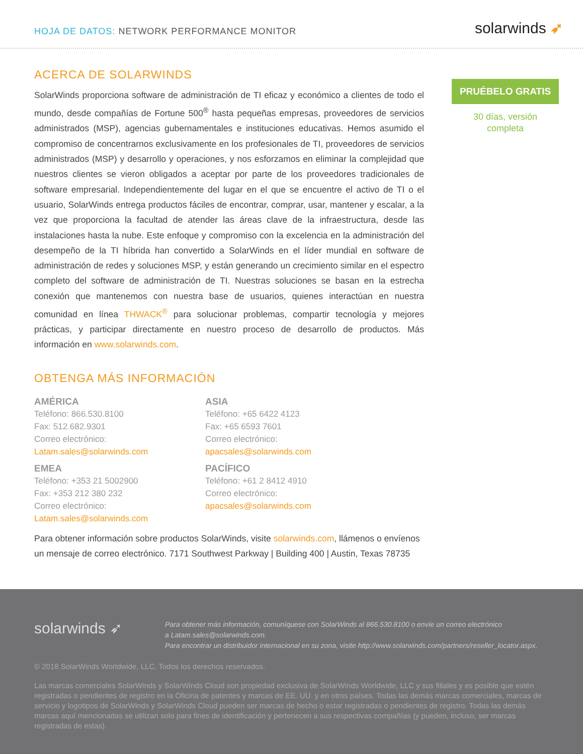HOJA DE DATOS: NETWORK PERFORMANCE MONITOR
solarwinds ➶
ACERCA DE SOLARWINDS
SolarWinds proporciona software de administración de TI eficaz y económico a clientes de todo el mundo, desde compañías de Fortune 500<sup>®</sup> hasta pequeñas empresas, proveedores de servicios administrados (MSP), agencias gubernamentales e instituciones educativas. Hemos asumido el compromiso de concentrarnos exclusivamente en los profesionales de TI, proveedores de servicios administrados (MSP) y desarrollo y operaciones, y nos esforzamos en eliminar la complejidad que nuestros clientes se vieron obligados a aceptar por parte de los proveedores tradicionales de software empresarial. Independientemente del lugar en el que se encuentre el activo de TI o el usuario, SolarWinds entrega productos fáciles de encontrar, comprar, usar, mantener y escalar, a la vez que proporciona la facultad de atender las áreas clave de la infraestructura, desde las instalaciones hasta la nube. Este enfoque y compromiso con la excelencia en la administración del desempeño de la TI híbrida han convertido a SolarWinds en el líder mundial en software de administración de redes y soluciones MSP, y están generando un crecimiento similar en el espectro completo del software de administración de TI. Nuestras soluciones se basan en la estrecha conexión que mantenemos con nuestra base de usuarios, quienes interactúan en nuestra comunidad en línea THWACK<sup>®</sup> para solucionar problemas, compartir tecnología y mejores prácticas, y participar directamente en nuestro proceso de desarrollo de productos. Más información en www.solarwinds.com.
OBTENGA MÁS INFORMACIÓN
AMÉRICA
Teléfono: 866.530.8100
Fax: 512.682.9301
Correo electrónico:
Latam.sales@solarwinds.com
ASIA
Teléfono: +65 6422 4123
Fax: +65 6593 7601
Correo electrónico:
apacsales@solarwinds.com
EMEA
Teléfono: +353 21 5002900
Fax: +353 212 380 232
Correo electrónico:
Latam.sales@solarwinds.com
PACÍFICO
Teléfono: +61 2 8412 4910
Correo electrónico:
apacsales@solarwinds.com
Para obtener información sobre productos SolarWinds, visite solarwinds.com, llámenos o envíenos un mensaje de correo electrónico. 7171 Southwest Parkway | Building 400 | Austin, Texas 78735
PRUÉBELO GRATIS
30 días, versión
completa
solarwinds ➶
Para obtener más información, comuníquese con SolarWinds al 866.530.8100 o envíe un correo electrónico
a Latam.sales@solarwinds.com.
Para encontrar un distribuidor internacional en su zona, visite http://www.solarwinds.com/partners/reseller_locator.aspx.
© 2018 SolarWinds Worldwide, LLC. Todos los derechos reservados.
Las marcas comerciales SolarWinds y SolarWinds Cloud son propiedad exclusiva de SolarWinds Worldwide, LLC y sus filiales y es posible que estén registradas o pendientes de registro en la Oficina de patentes y marcas de EE. UU. y en otros países. Todas las demás marcas comercia­les, marcas de servicio y logotipos de SolarWinds y SolarWinds Cloud pueden ser marcas de hecho o estar registradas o pendientes de registro. Todas las demás marcas aquí mencionadas se utilizan solo para fines de identificación y pertenecen a sus respectivas compañías (y pueden, incluso, ser marcas registradas de estas).